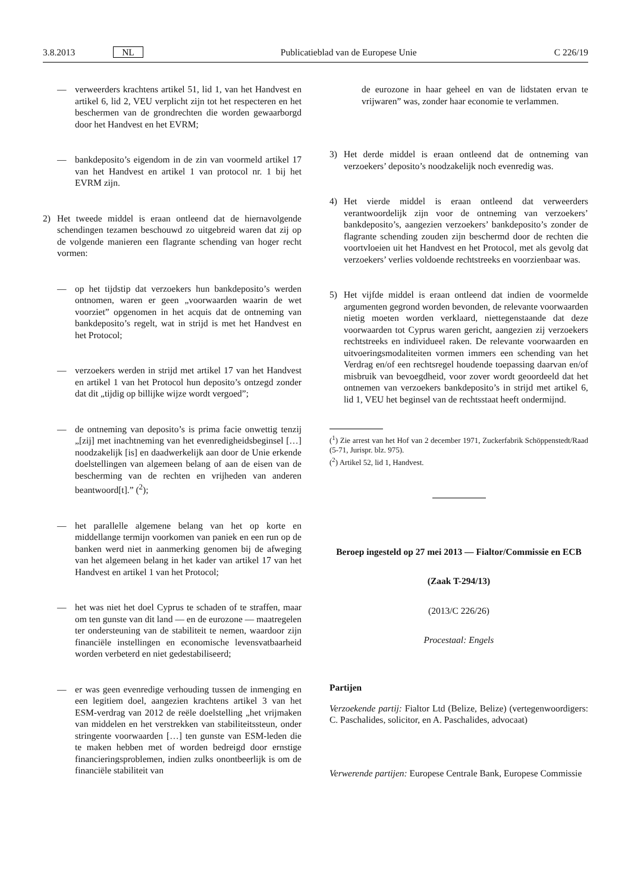3.8.2013 NL Publicatieblad van de Europese Unie C 226/19
— verweerders krachtens artikel 51, lid 1, van het Handvest en artikel 6, lid 2, VEU verplicht zijn tot het respecteren en het beschermen van de grondrechten die worden gewaarborgd door het Handvest en het EVRM;
— bankdeposito’s eigendom in de zin van voormeld artikel 17 van het Handvest en artikel 1 van protocol nr. 1 bij het EVRM zijn.
2) Het tweede middel is eraan ontleend dat de hiernavolgende schendingen tezamen beschouwd zo uitgebreid waren dat zij op de volgende manieren een flagrante schending van hoger recht vormen:
— op het tijdstip dat verzoekers hun bankdeposito’s werden ontnomen, waren er geen „voorwaarden waarin de wet voorziet” opgenomen in het acquis dat de ontneming van bankdeposito’s regelt, wat in strijd is met het Handvest en het Protocol;
— verzoekers werden in strijd met artikel 17 van het Handvest en artikel 1 van het Protocol hun deposito’s ontzegd zonder dat dit „tijdig op billijke wijze wordt vergoed”;
— de ontneming van deposito’s is prima facie onwettig tenzij „[zij] met inachtneming van het evenredigheidsbeginsel […] noodzakelijk [is] en daadwerkelijk aan door de Unie erkende doelstellingen van algemeen belang of aan de eisen van de bescherming van de rechten en vrijheden van anderen beantwoord[t].” (<sup>2</sup>);
— het parallelle algemene belang van het op korte en middellange termijn voorkomen van paniek en een run op de banken werd niet in aanmerking genomen bij de afweging van het algemeen belang in het kader van artikel 17 van het Handvest en artikel 1 van het Protocol;
— het was niet het doel Cyprus te schaden of te straffen, maar om ten gunste van dit land — en de eurozone — maatregelen ter ondersteuning van de stabiliteit te nemen, waardoor zijn financiële instellingen en economische levensvatbaarheid worden verbeterd en niet gedestabiliseerd;
— er was geen evenredige verhouding tussen de inmenging en een legitiem doel, aangezien krachtens artikel 3 van het ESM-verdrag van 2012 de reële doelstelling „het vrijmaken van middelen en het verstrekken van stabiliteitssteun, onder stringente voorwaarden […] ten gunste van ESM-leden die te maken hebben met of worden bedreigd door ernstige financieringsproblemen, indien zulks onontbeerlijk is om de financiële stabiliteit van
de eurozone in haar geheel en van de lidstaten ervan te vrijwaren” was, zonder haar economie te verlammen.
3) Het derde middel is eraan ontleend dat de ontneming van verzoekers’ deposito’s noodzakelijk noch evenredig was.
4) Het vierde middel is eraan ontleend dat verweerders verantwoordelijk zijn voor de ontneming van verzoekers’ bankdeposito’s, aangezien verzoekers’ bankdeposito’s zonder de flagrante schending zouden zijn beschermd door de rechten die voortvloeien uit het Handvest en het Protocol, met als gevolg dat verzoekers’ verlies voldoende rechtstreeks en voorzienbaar was.
5) Het vijfde middel is eraan ontleend dat indien de voormelde argumenten gegrond worden bevonden, de relevante voorwaarden nietig moeten worden verklaard, niettegenstaande dat deze voorwaarden tot Cyprus waren gericht, aangezien zij verzoekers rechtstreeks en individueel raken. De relevante voorwaarden en uitvoeringsmodaliteiten vormen immers een schending van het Verdrag en/of een rechtsregel houdende toepassing daarvan en/of misbruik van bevoegdheid, voor zover wordt geoordeeld dat het ontnemen van verzoekers bankdeposito’s in strijd met artikel 6, lid 1, VEU het beginsel van de rechtsstaat heeft ondermijnd.
(<sup>1</sup>) Zie arrest van het Hof van 2 december 1971, Zuckerfabrik Schöppenstedt/Raad (5-71, Jurispr. blz. 975).
(<sup>2</sup>) Artikel 52, lid 1, Handvest.
Beroep ingesteld op 27 mei 2013 — Fialtor/Commissie en ECB
(Zaak T-294/13)
(2013/C 226/26)
Procestaal: Engels
Partijen
Verzoekende partij: Fialtor Ltd (Belize, Belize) (vertegenwoordigers: C. Paschalides, solicitor, en A. Paschalides, advocaat)
Verwerende partijen: Europese Centrale Bank, Europese Commissie